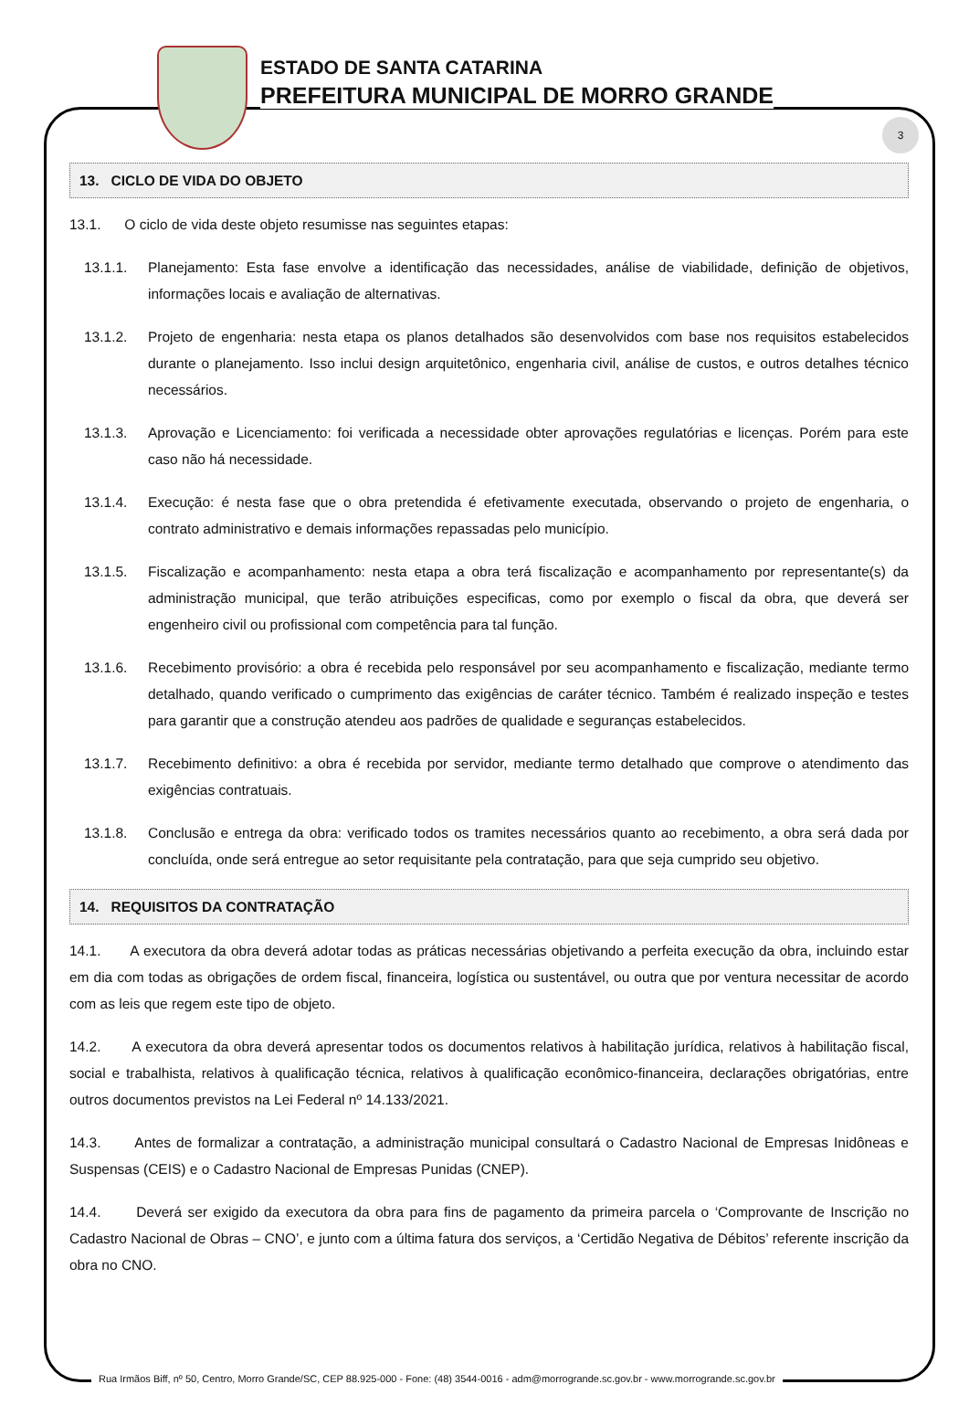3
ESTADO DE SANTA CATARINA
PREFEITURA MUNICIPAL DE MORRO GRANDE
13. CICLO DE VIDA DO OBJETO
13.1. O ciclo de vida deste objeto resumisse nas seguintes etapas:
13.1.1. Planejamento: Esta fase envolve a identificação das necessidades, análise de viabilidade, definição de objetivos, informações locais e avaliação de alternativas.
13.1.2. Projeto de engenharia: nesta etapa os planos detalhados são desenvolvidos com base nos requisitos estabelecidos durante o planejamento. Isso inclui design arquitetônico, engenharia civil, análise de custos, e outros detalhes técnico necessários.
13.1.3. Aprovação e Licenciamento: foi verificada a necessidade obter aprovações regulatórias e licenças. Porém para este caso não há necessidade.
13.1.4. Execução: é nesta fase que o obra pretendida é efetivamente executada, observando o projeto de engenharia, o contrato administrativo e demais informações repassadas pelo município.
13.1.5. Fiscalização e acompanhamento: nesta etapa a obra terá fiscalização e acompanhamento por representante(s) da administração municipal, que terão atribuições especificas, como por exemplo o fiscal da obra, que deverá ser engenheiro civil ou profissional com competência para tal função.
13.1.6. Recebimento provisório: a obra é recebida pelo responsável por seu acompanhamento e fiscalização, mediante termo detalhado, quando verificado o cumprimento das exigências de caráter técnico. Também é realizado inspeção e testes para garantir que a construção atendeu aos padrões de qualidade e seguranças estabelecidos.
13.1.7. Recebimento definitivo: a obra é recebida por servidor, mediante termo detalhado que comprove o atendimento das exigências contratuais.
13.1.8. Conclusão e entrega da obra: verificado todos os tramites necessários quanto ao recebimento, a obra será dada por concluída, onde será entregue ao setor requisitante pela contratação, para que seja cumprido seu objetivo.
14. REQUISITOS DA CONTRATAÇÃO
14.1. A executora da obra deverá adotar todas as práticas necessárias objetivando a perfeita execução da obra, incluindo estar em dia com todas as obrigações de ordem fiscal, financeira, logística ou sustentável, ou outra que por ventura necessitar de acordo com as leis que regem este tipo de objeto.
14.2. A executora da obra deverá apresentar todos os documentos relativos à habilitação jurídica, relativos à habilitação fiscal, social e trabalhista, relativos à qualificação técnica, relativos à qualificação econômico-financeira, declarações obrigatórias, entre outros documentos previstos na Lei Federal nº 14.133/2021.
14.3. Antes de formalizar a contratação, a administração municipal consultará o Cadastro Nacional de Empresas Inidôneas e Suspensas (CEIS) e o Cadastro Nacional de Empresas Punidas (CNEP).
14.4. Deverá ser exigido da executora da obra para fins de pagamento da primeira parcela o ‘Comprovante de Inscrição no Cadastro Nacional de Obras – CNO’, e junto com a última fatura dos serviços, a ‘Certidão Negativa de Débitos’ referente inscrição da obra no CNO.
Rua Irmãos Biff, nº 50, Centro, Morro Grande/SC, CEP 88.925-000 - Fone: (48) 3544-0016 - adm@morrogrande.sc.gov.br - www.morrogrande.sc.gov.br